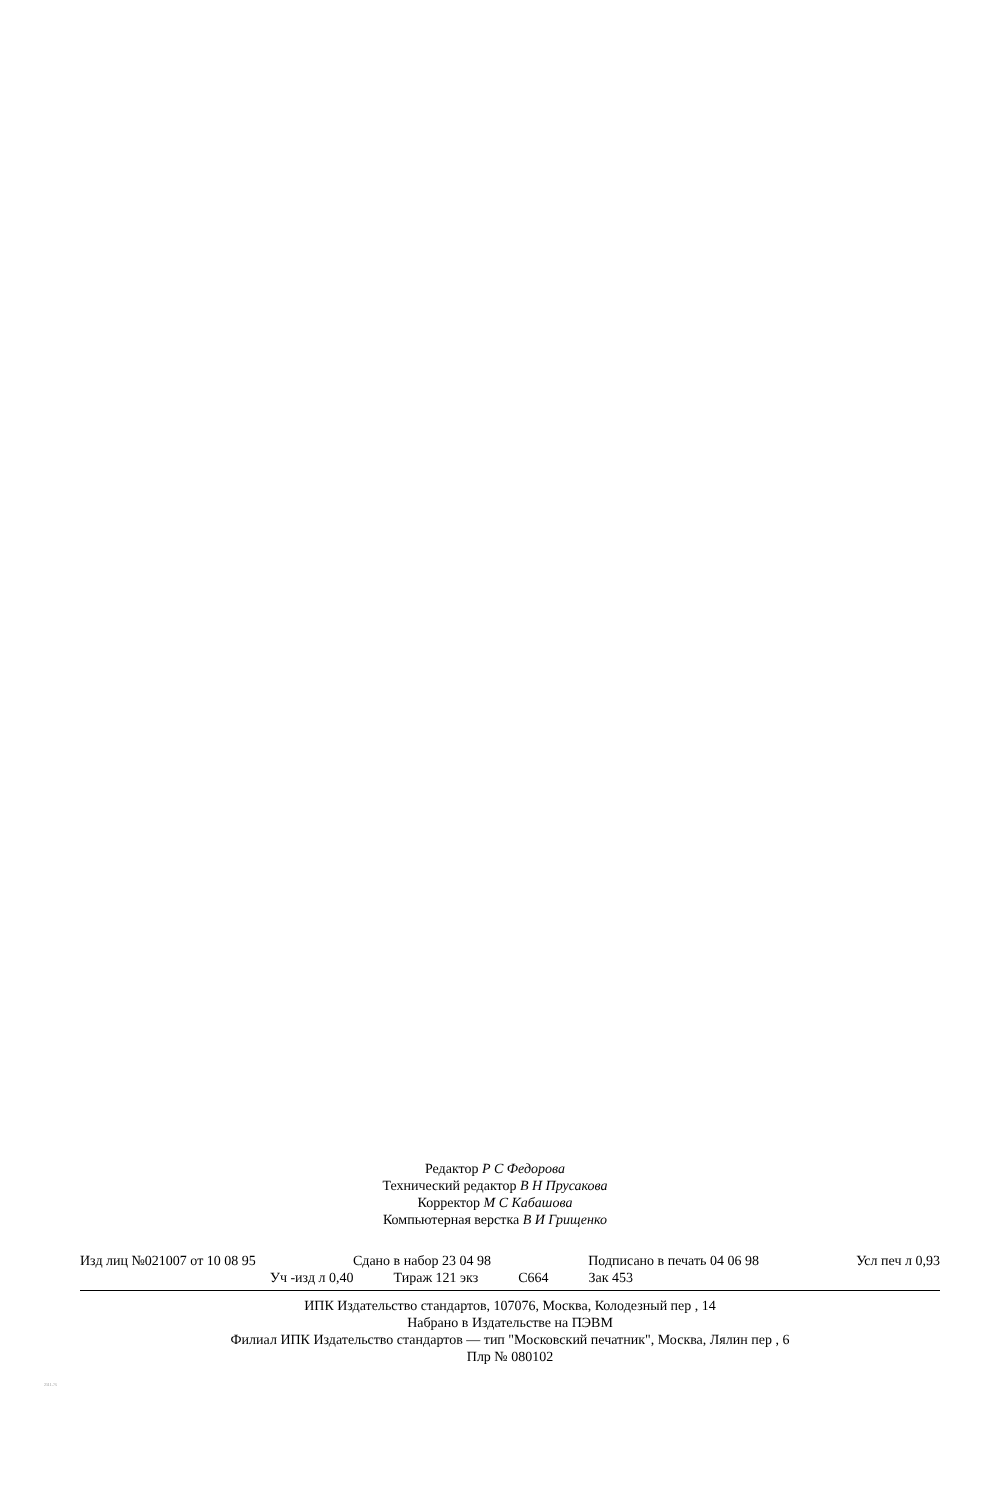Редактор Р С Федорова
Технический редактор В Н Прусакова
Корректор М С Кабашова
Компьютерная верстка В И Грищенко
Изд лиц №021007 от 10 08 95 Сдано в набор 23 04 98 Подписано в печать 04 06 98 Усл печ л 0,93
Уч -изд л 0,40 Тираж 121 экз С664 Зак 453
ИПК Издательство стандартов, 107076, Москва, Колодезный пер , 14
Набрано в Издательстве на ПЭВМ
Филиал ИПК Издательство стандартов — тип "Московский печатник", Москва, Лялин пер , 6
Плр № 080102
2111-75